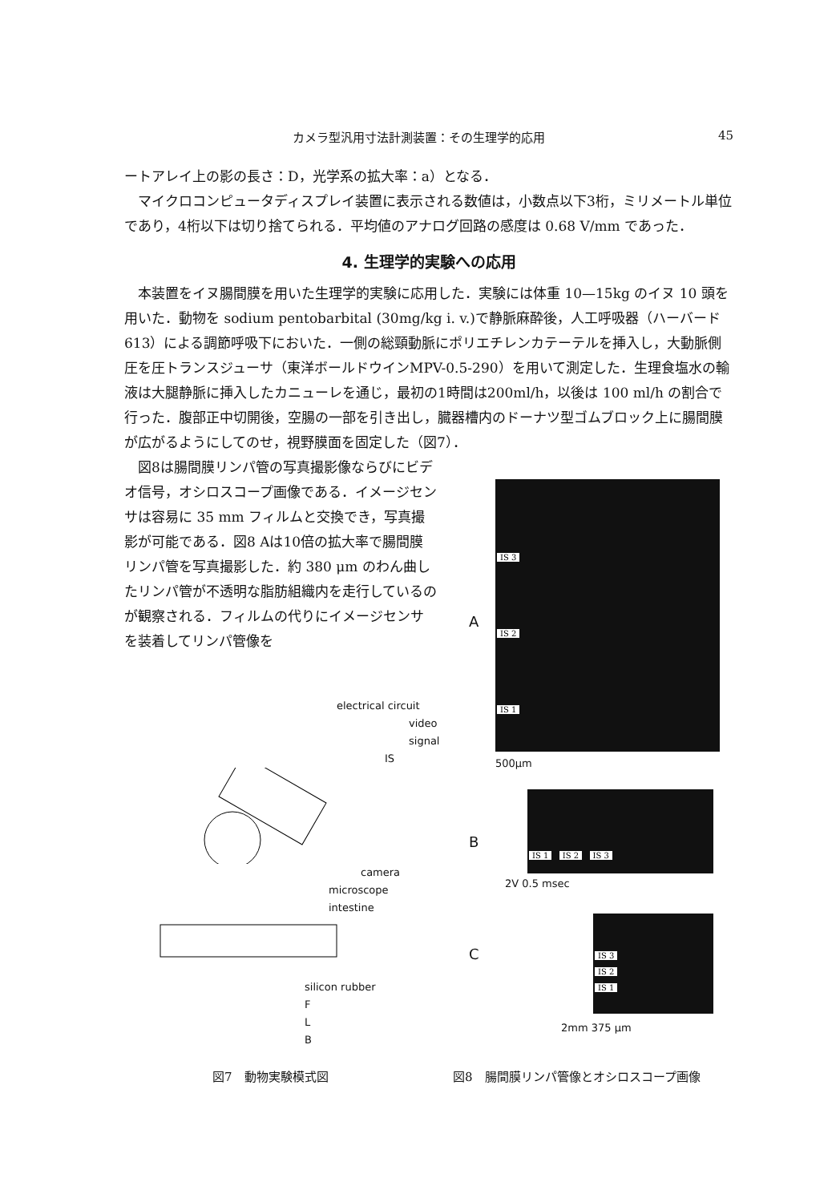カメラ型汎用寸法計測装置：その生理学的応用 45
ートアレイ上の影の長さ：D，光学系の拡大率：a）となる．
マイクロコンピュータディスプレイ装置に表示される数値は，小数点以下3桁，ミリメートル単位であり，4桁以下は切り捨てられる．平均値のアナログ回路の感度は 0.68 V/mm であった．
4. 生理学的実験への応用
本装置をイヌ腸間膜を用いた生理学的実験に応用した．実験には体重 10—15kg のイヌ 10 頭を用いた．動物を sodium pentobarbital (30mg/kg i. v.)で静脈麻酔後，人工呼吸器（ハーバード 613）による調節呼吸下においた．一側の総頸動脈にポリエチレンカテーテルを挿入し，大動脈側圧を圧トランスジューサ（東洋ボールドウインMPV-0.5-290）を用いて測定した．生理食塩水の輸液は大腿静脈に挿入したカニューレを通じ，最初の1時間は200ml/h，以後は 100 ml/h の割合で行った．腹部正中切開後，空腸の一部を引き出し，臓器槽内のドーナツ型ゴムブロック上に腸間膜が広がるようにしてのせ，視野膜面を固定した（図7）．
図8は腸間膜リンパ管の写真撮影像ならびにビデオ信号，オシロスコープ画像である．イメージセンサは容易に 35 mm フィルムと交換でき，写真撮影が可能である．図8 Aは10倍の拡大率で腸間膜リンパ管を写真撮影した．約 380 μm のわん曲したリンパ管が不透明な脂肪組織内を走行しているのが観察される．フィルムの代りにイメージセンサを装着してリンパ管像を
IS 3
IS 2
IS 1
A
500μm
B
IS 1 IS 2 IS 3
2V 0.5 msec
C
IS 3
IS 2
IS 1
2mm 375 μm
electrical circuit
video signal
IS
camera
microscope
intestine
silicon rubber
F
L
B
図7　動物実験模式図
図8　腸間膜リンパ管像とオシロスコープ画像